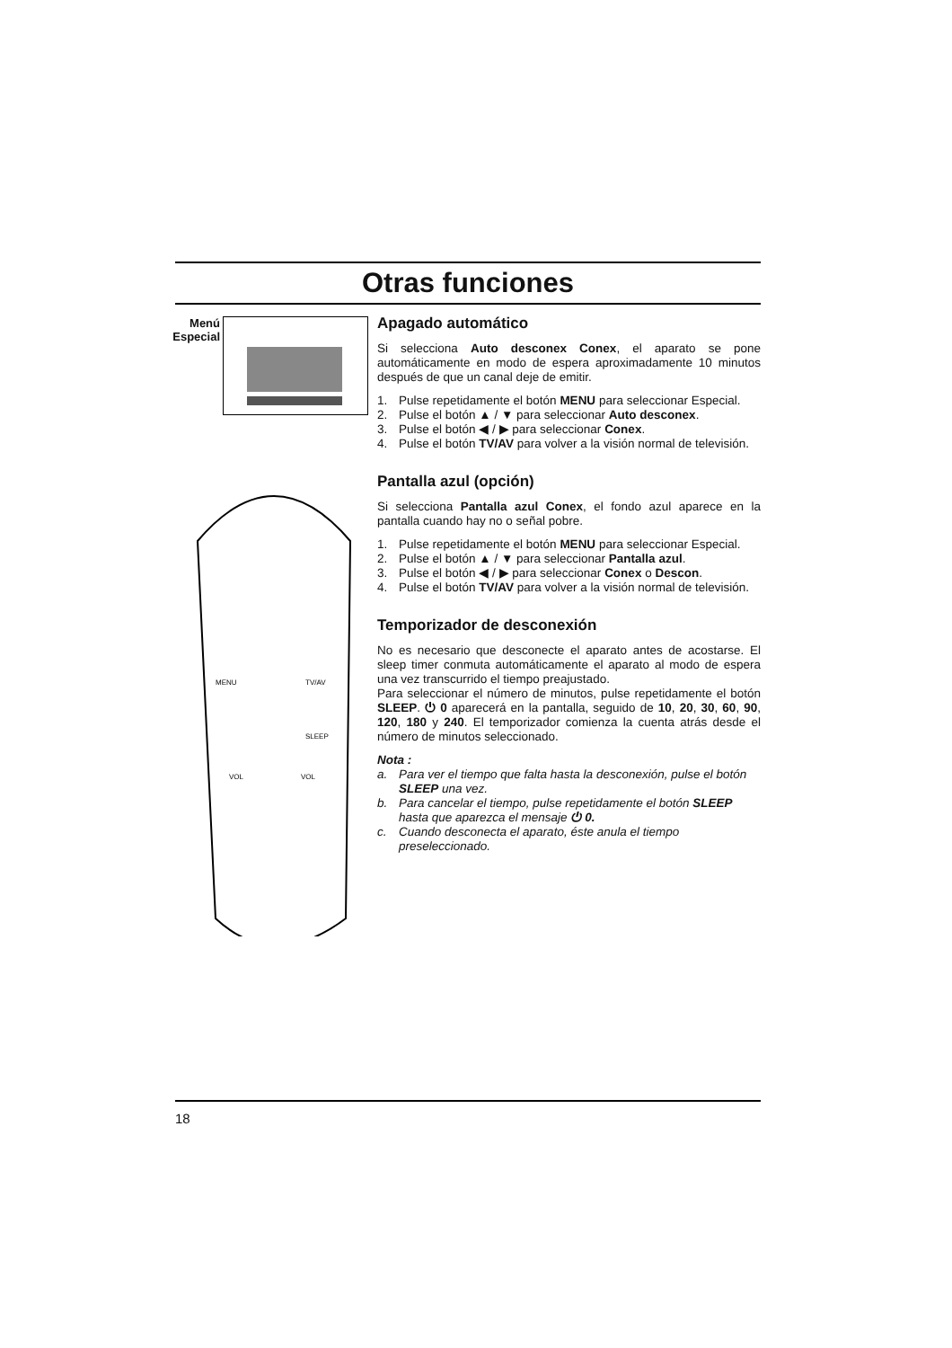Otras funciones
Menú Especial
MENU
TV/AV
SLEEP
VOL
VOL
Apagado automático
Si selecciona Auto desconex Conex, el aparato se pone automáticamente en modo de espera aproximadamente 10 minutos después de que un canal deje de emitir.
1. Pulse repetidamente el botón MENU para seleccionar Especial.
2. Pulse el botón ▲ / ▼ para seleccionar Auto desconex.
3. Pulse el botón ◀ / ▶ para seleccionar Conex.
4. Pulse el botón TV/AV para volver a la visión normal de televisión.
Pantalla azul (opción)
Si selecciona Pantalla azul Conex, el fondo azul aparece en la pantalla cuando hay no o señal pobre.
1. Pulse repetidamente el botón MENU para seleccionar Especial.
2. Pulse el botón ▲ / ▼ para seleccionar Pantalla azul.
3. Pulse el botón ◀ / ▶ para seleccionar Conex o Descon.
4. Pulse el botón TV/AV para volver a la visión normal de televisión.
Temporizador de desconexión
No es necesario que desconecte el aparato antes de acostarse. El sleep timer conmuta automáticamente el aparato al modo de espera una vez transcurrido el tiempo preajustado.
Para seleccionar el número de minutos, pulse repetidamente el botón SLEEP. ⏻ 0 aparecerá en la pantalla, seguido de 10, 20, 30, 60, 90, 120, 180 y 240. El temporizador comienza la cuenta atrás desde el número de minutos seleccionado.
Nota :
a. Para ver el tiempo que falta hasta la desconexión, pulse el botón SLEEP una vez.
b. Para cancelar el tiempo, pulse repetidamente el botón SLEEP hasta que aparezca el mensaje ⏻ 0.
c. Cuando desconecta el aparato, éste anula el tiempo preseleccionado.
18